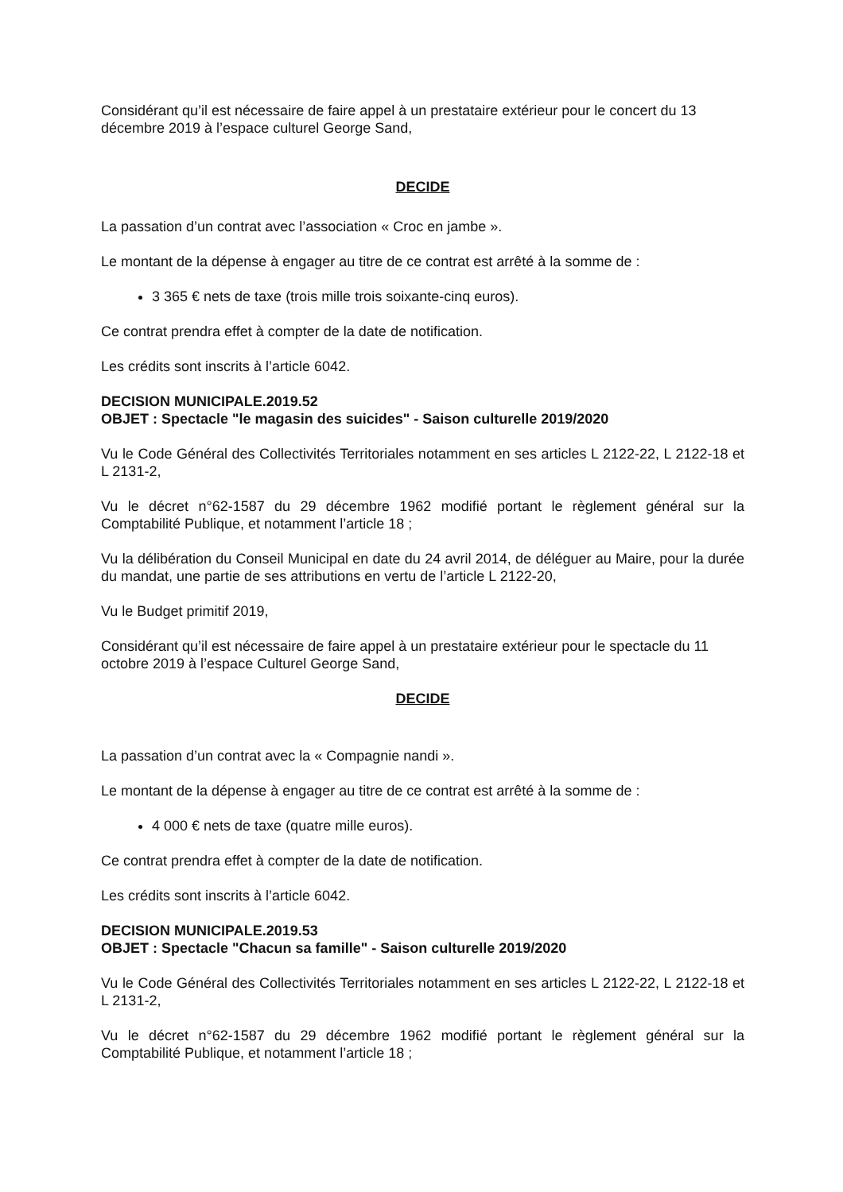Considérant qu’il est nécessaire de faire appel à un prestataire extérieur pour le concert du 13 décembre 2019 à l’espace culturel George Sand,
DECIDE
La passation d’un contrat avec l’association « Croc en jambe ».
Le montant de la dépense à engager au titre de ce contrat est arrêté à la somme de :
3 365 € nets de taxe (trois mille trois soixante-cinq euros).
Ce contrat prendra effet à compter de la date de notification.
Les crédits sont inscrits à l’article 6042.
DECISION MUNICIPALE.2019.52
OBJET : Spectacle "le magasin des suicides" - Saison culturelle 2019/2020
Vu le Code Général des Collectivités Territoriales notamment en ses articles L 2122-22, L 2122-18 et L 2131-2,
Vu le décret n°62-1587 du 29 décembre 1962 modifié portant le règlement général sur la Comptabilité Publique, et notamment l’article 18 ;
Vu la délibération du Conseil Municipal en date du 24 avril 2014, de déléguer au Maire, pour la durée du mandat, une partie de ses attributions en vertu de l’article L 2122-20,
Vu le Budget primitif 2019,
Considérant qu’il est nécessaire de faire appel à un prestataire extérieur pour le spectacle du 11 octobre 2019 à l’espace Culturel George Sand,
DECIDE
La passation d’un contrat avec la « Compagnie nandi ».
Le montant de la dépense à engager au titre de ce contrat est arrêté à la somme de :
4 000 € nets de taxe (quatre mille euros).
Ce contrat prendra effet à compter de la date de notification.
Les crédits sont inscrits à l’article 6042.
DECISION MUNICIPALE.2019.53
OBJET : Spectacle "Chacun sa famille" - Saison culturelle 2019/2020
Vu le Code Général des Collectivités Territoriales notamment en ses articles L 2122-22, L 2122-18 et L 2131-2,
Vu le décret n°62-1587 du 29 décembre 1962 modifié portant le règlement général sur la Comptabilité Publique, et notamment l’article 18 ;